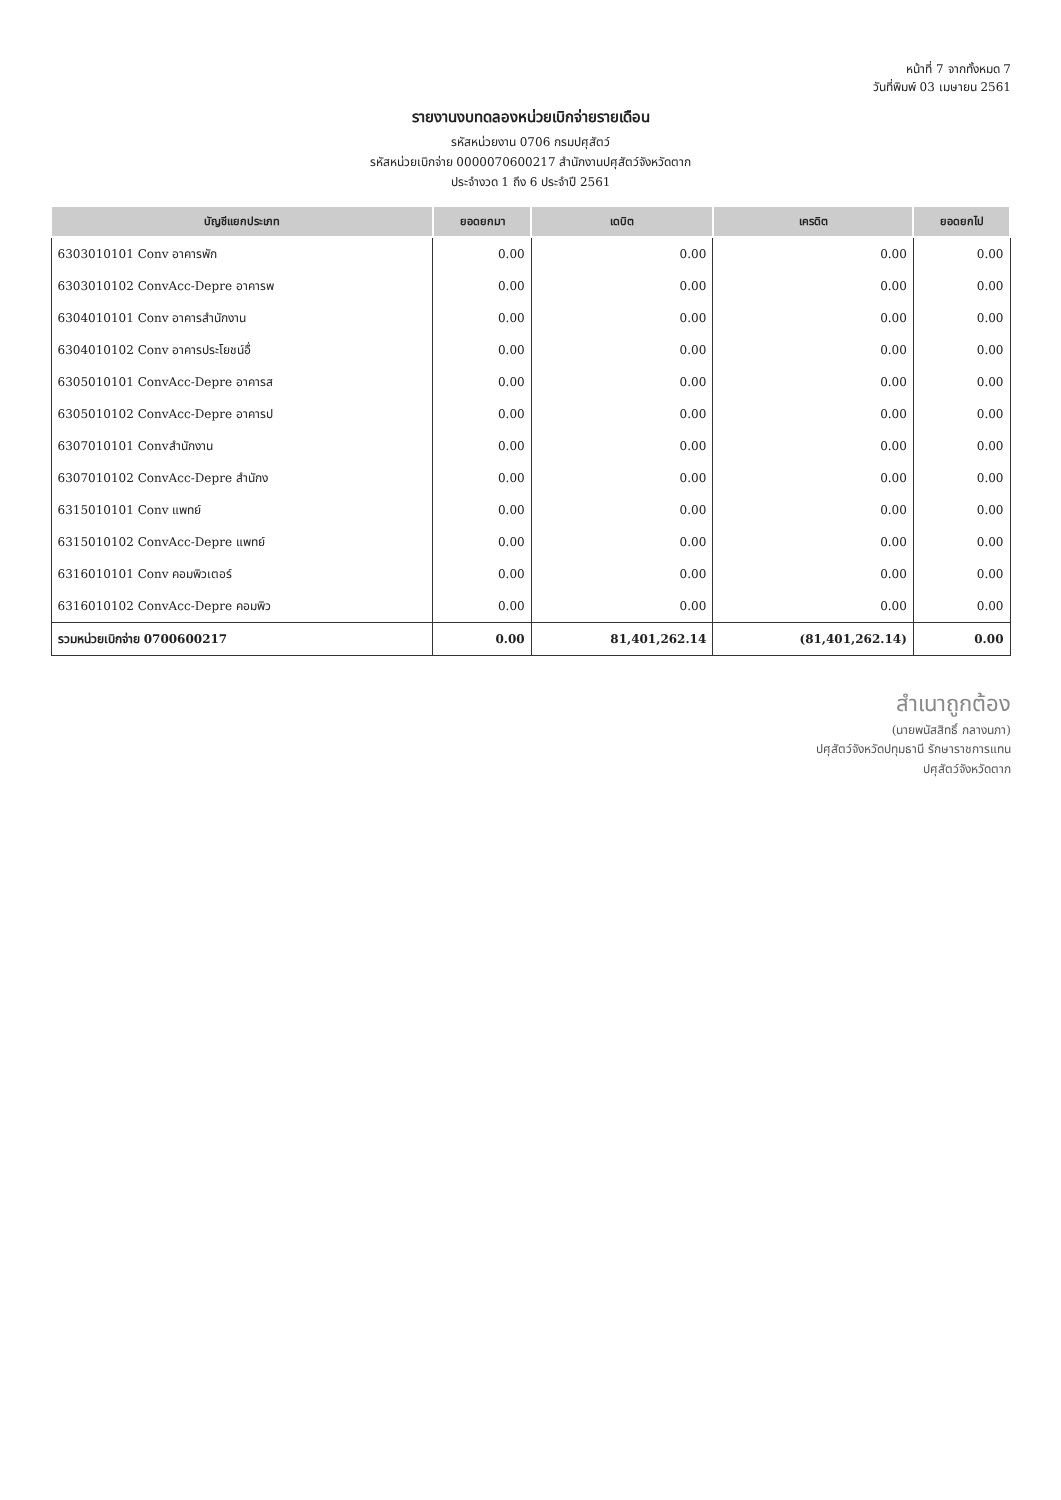หน้าที่ 7 จากทั้งหมด 7
วันที่พิมพ์ 03 เมษายน 2561
รายงานงบทดลองหน่วยเบิกจ่ายรายเดือน
รหัสหน่วยงาน 0706 กรมปศุสัตว์
รหัสหน่วยเบิกจ่าย 0000070600217 สำนักงานปศุสัตว์จังหวัดตาก
ประจำงวด 1 ถึง 6 ประจำปี 2561
| บัญชีแยกประเภท | ยอดยกมา | เดบิต | เครดิต | ยอดยกไป |
| --- | --- | --- | --- | --- |
| 6303010101 Conv อาคารพัก | 0.00 | 0.00 | 0.00 | 0.00 |
| 6303010102 ConvAcc-Depre อาคารพ | 0.00 | 0.00 | 0.00 | 0.00 |
| 6304010101 Conv อาคารสำนักงาน | 0.00 | 0.00 | 0.00 | 0.00 |
| 6304010102 Conv อาคารประโยชน์อื่ | 0.00 | 0.00 | 0.00 | 0.00 |
| 6305010101 ConvAcc-Depre อาคารส | 0.00 | 0.00 | 0.00 | 0.00 |
| 6305010102 ConvAcc-Depre อาคารป | 0.00 | 0.00 | 0.00 | 0.00 |
| 6307010101 Convสำนักงาน | 0.00 | 0.00 | 0.00 | 0.00 |
| 6307010102 ConvAcc-Depre สำนักง | 0.00 | 0.00 | 0.00 | 0.00 |
| 6315010101 Conv แพทย์ | 0.00 | 0.00 | 0.00 | 0.00 |
| 6315010102 ConvAcc-Depre แพทย์ | 0.00 | 0.00 | 0.00 | 0.00 |
| 6316010101 Conv คอมพิวเตอร์ | 0.00 | 0.00 | 0.00 | 0.00 |
| 6316010102 ConvAcc-Depre คอมพิว | 0.00 | 0.00 | 0.00 | 0.00 |
| รวมหน่วยเบิกจ่าย 0700600217 | 0.00 | 81,401,262.14 | (81,401,262.14) | 0.00 |
สำเนาถูกต้อง
(นายพนัสสิทธิ์ กลางนภา)
ปศุสัตว์จังหวัดปทุมธานี รักษาราชการแทน
ปศุสัตว์จังหวัดตาก